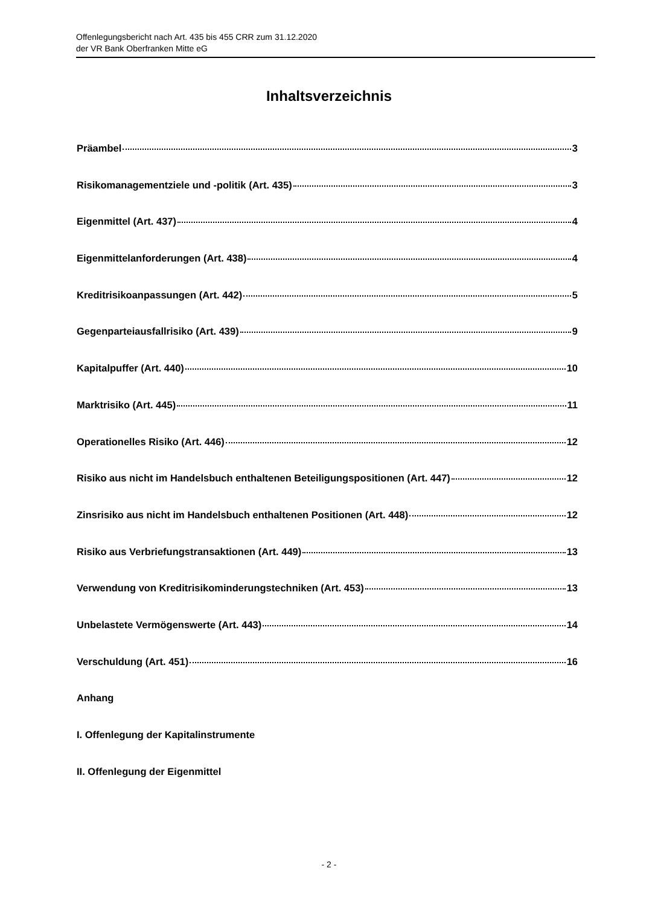Offenlegungsbericht nach Art. 435 bis 455 CRR zum 31.12.2020
der VR Bank Oberfranken Mitte eG
Inhaltsverzeichnis
Präambel 3
Risikomanagementziele und -politik (Art. 435) 3
Eigenmittel (Art. 437) 4
Eigenmittelanforderungen (Art. 438) 4
Kreditrisikoanpassungen (Art. 442) 5
Gegenparteiausfallrisiko (Art. 439) 9
Kapitalpuffer (Art. 440) 10
Marktrisiko (Art. 445) 11
Operationelles Risiko (Art. 446) 12
Risiko aus nicht im Handelsbuch enthaltenen Beteiligungspositionen (Art. 447) 12
Zinsrisiko aus nicht im Handelsbuch enthaltenen Positionen (Art. 448) 12
Risiko aus Verbriefungstransaktionen (Art. 449) 13
Verwendung von Kreditrisikominderungstechniken (Art. 453) 13
Unbelastete Vermögenswerte (Art. 443) 14
Verschuldung (Art. 451) 16
Anhang
I. Offenlegung der Kapitalinstrumente
II. Offenlegung der Eigenmittel
- 2 -